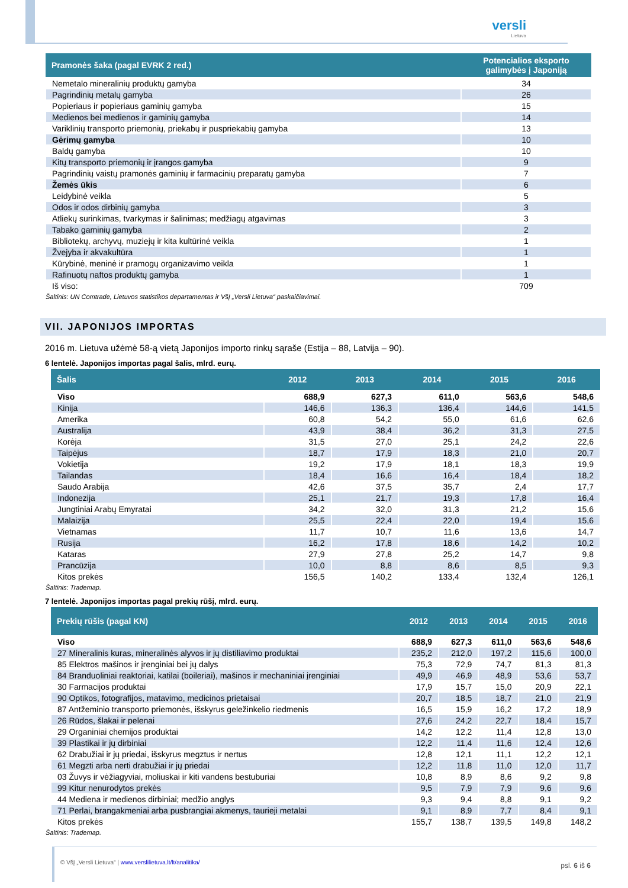versli
Lietuva
| Pramonės šaka (pagal EVRK 2 red.) | Potencialios eksporto galimybės į Japoniją |
| --- | --- |
| Nemetalo mineralinių produktų gamyba | 34 |
| Pagrindinių metalų gamyba | 26 |
| Popieriaus ir popieriaus gaminių gamyba | 15 |
| Medienos bei medienos ir gaminių gamyba | 14 |
| Variklinių transporto priemonių, priekabų ir puspriekabių gamyba | 13 |
| Gėrimų gamyba | 10 |
| Baldų gamyba | 10 |
| Kitų transporto priemonių ir įrangos gamyba | 9 |
| Pagrindinių vaistų pramonės gaminių ir farmacinių preparatų gamyba | 7 |
| Žemės ūkis | 6 |
| Leidybinė veikla | 5 |
| Odos ir odos dirbinių gamyba | 3 |
| Atliekų surinkimas, tvarkymas ir šalinimas; medžiagų atgavimas | 3 |
| Tabako gaminių gamyba | 2 |
| Bibliotekų, archyvų, muziejų ir kita kultūrinė veikla | 1 |
| Žvejyba ir akvakultūra | 1 |
| Kūrybinė, meninė ir pramogų organizavimo veikla | 1 |
| Rafinuotų naftos produktų gamyba | 1 |
| Iš viso: | 709 |
Šaltinis: UN Comtrade, Lietuvos statistikos departamentas ir VšĮ „Versli Lietuva“ paskaičiavimai.
VII. JAPONIJOS IMPORTAS
2016 m. Lietuva užėmė 58-ą vietą Japonijos importo rinkų sąraše (Estija – 88, Latvija – 90).
6 lentelė. Japonijos importas pagal šalis, mlrd. eurų.
| Šalis | 2012 | 2013 | 2014 | 2015 | 2016 |
| --- | --- | --- | --- | --- | --- |
| Viso | 688,9 | 627,3 | 611,0 | 563,6 | 548,6 |
| Kinija | 146,6 | 136,3 | 136,4 | 144,6 | 141,5 |
| Amerika | 60,8 | 54,2 | 55,0 | 61,6 | 62,6 |
| Australija | 43,9 | 38,4 | 36,2 | 31,3 | 27,5 |
| Korėja | 31,5 | 27,0 | 25,1 | 24,2 | 22,6 |
| Taipėjus | 18,7 | 17,9 | 18,3 | 21,0 | 20,7 |
| Vokietija | 19,2 | 17,9 | 18,1 | 18,3 | 19,9 |
| Tailandas | 18,4 | 16,6 | 16,4 | 18,4 | 18,2 |
| Saudo Arabija | 42,6 | 37,5 | 35,7 | 2,4 | 17,7 |
| Indonezija | 25,1 | 21,7 | 19,3 | 17,8 | 16,4 |
| Jungtiniai Arabų Emyratai | 34,2 | 32,0 | 31,3 | 21,2 | 15,6 |
| Malaizija | 25,5 | 22,4 | 22,0 | 19,4 | 15,6 |
| Vietnamas | 11,7 | 10,7 | 11,6 | 13,6 | 14,7 |
| Rusija | 16,2 | 17,8 | 18,6 | 14,2 | 10,2 |
| Kataras | 27,9 | 27,8 | 25,2 | 14,7 | 9,8 |
| Prancūzija | 10,0 | 8,8 | 8,6 | 8,5 | 9,3 |
| Kitos prekės | 156,5 | 140,2 | 133,4 | 132,4 | 126,1 |
Šaltinis: Trademap.
7 lentelė. Japonijos importas pagal prekių rūšį, mlrd. eurų.
| Prekių rūšis (pagal KN) | 2012 | 2013 | 2014 | 2015 | 2016 |
| --- | --- | --- | --- | --- | --- |
| Viso | 688,9 | 627,3 | 611,0 | 563,6 | 548,6 |
| 27 Mineralinis kuras, mineralinės alyvos ir jų distiliavimo produktai | 235,2 | 212,0 | 197,2 | 115,6 | 100,0 |
| 85 Elektros mašinos ir įrenginiai bei jų dalys | 75,3 | 72,9 | 74,7 | 81,3 | 81,3 |
| 84 Branduoliniai reaktoriai, katilai (boileriai), mašinos ir mechaniniai įrenginiai | 49,9 | 46,9 | 48,9 | 53,6 | 53,7 |
| 30 Farmacijos produktai | 17,9 | 15,7 | 15,0 | 20,9 | 22,1 |
| 90 Optikos, fotografijos, matavimo, medicinos prietaisai | 20,7 | 18,5 | 18,7 | 21,0 | 21,9 |
| 87 Antžeminio transporto priemonės, išskyrus geležinkelio riedmenis | 16,5 | 15,9 | 16,2 | 17,2 | 18,9 |
| 26 Rūdos, šlakai ir pelenai | 27,6 | 24,2 | 22,7 | 18,4 | 15,7 |
| 29 Organiniai chemijos produktai | 14,2 | 12,2 | 11,4 | 12,8 | 13,0 |
| 39 Plastikai ir jų dirbiniai | 12,2 | 11,4 | 11,6 | 12,4 | 12,6 |
| 62 Drabužiai ir jų priedai, išskyrus megztus ir nertus | 12,8 | 12,1 | 11,1 | 12,2 | 12,1 |
| 61 Megzti arba nerti drabužiai ir jų priedai | 12,2 | 11,8 | 11,0 | 12,0 | 11,7 |
| 03 Žuvys ir vėžiagyviai, moliuskai ir kiti vandens bestuburiai | 10,8 | 8,9 | 8,6 | 9,2 | 9,8 |
| 99 Kitur nenurodytos prekės | 9,5 | 7,9 | 7,9 | 9,6 | 9,6 |
| 44 Mediena ir medienos dirbiniai; medžio anglys | 9,3 | 9,4 | 8,8 | 9,1 | 9,2 |
| 71 Perlai, brangakmeniai arba pusbrangiai akmenys, taurieji metalai | 9,1 | 8,9 | 7,7 | 8,4 | 9,1 |
| Kitos prekės | 155,7 | 138,7 | 139,5 | 149,8 | 148,2 |
Šaltinis: Trademap.
psl. 6 iš 6 © VšĮ „Versli Lietuva“ | www.verslilietuva.lt/lt/analitika/